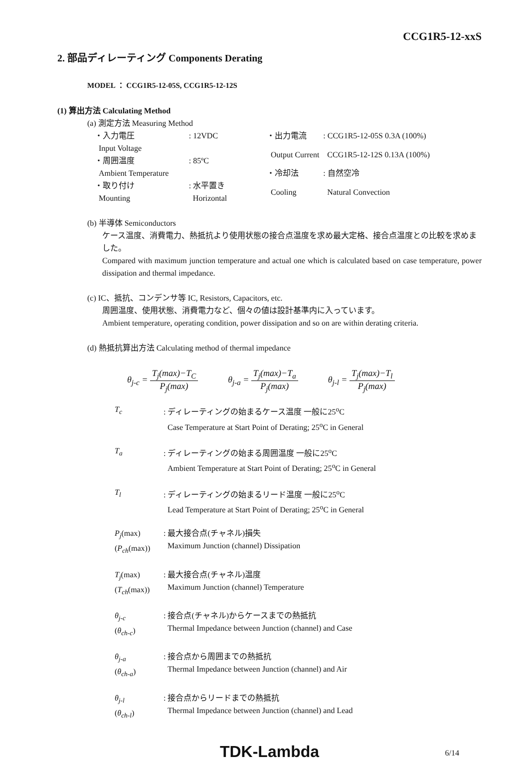CCG1R5-12-xxS
2. 部品ディレーティング Components Derating
MODEL ： CCG1R5-12-05S, CCG1R5-12-12S
(1) 算出方法 Calculating Method
(a) 測定方法 Measuring Method
| ・入力電圧 | : 12VDC |
| Input Voltage | |
| ・周囲温度 | : 85ºC |
| Ambient Temperature | |
| ・取り付け | : 水平置き |
| Mounting | Horizontal |
| ・出力電流 | : CCG1R5-12-05S 0.3A (100%) |
| Output Current | CCG1R5-12-12S 0.13A (100%) |
| ・冷却法 | : 自然空冷 |
| Cooling | Natural Convection |
(b) 半導体 Semiconductors
ケース温度、消費電力、熱抵抗より使用状態の接合点温度を求め最大定格、接合点温度との比較を求めました。
Compared with maximum junction temperature and actual one which is calculated based on case temperature, power dissipation and thermal impedance.
(c) IC、抵抗、コンデンサ等 IC, Resistors, Capacitors, etc.
周囲温度、使用状態、消費電力など、個々の値は設計基準内に入っています。
Ambient temperature, operating condition, power dissipation and so on are within derating criteria.
(d) 熱抵抗算出方法 Calculating method of thermal impedance
θ<sub>j-c</sub> = T<sub>j</sub>(max)−T<sub>C</sub> P<sub>j</sub>(max) θ<sub>j-a</sub> = T<sub>j</sub>(max)−T<sub>a</sub> P<sub>j</sub>(max) θ<sub>j-l</sub> = T<sub>j</sub>(max)−T<sub>l</sub> P<sub>j</sub>(max)
| T<sub>c</sub> | : ディレーティングの始まるケース温度 一般に25<sup>o</sup>C Case Temperature at Start Point of Derating; 25<sup>o</sup>C in General |
| T<sub>a</sub> | : ディレーティングの始まる周囲温度 一般に25<sup>o</sup>C Ambient Temperature at Start Point of Derating; 25<sup>o</sup>C in General |
| T<sub>l</sub> | : ディレーティングの始まるリード温度 一般に25<sup>o</sup>C Lead Temperature at Start Point of Derating; 25<sup>o</sup>C in General |
| P<sub>j</sub> (max) ( P<sub>ch</sub> (max)) | : 最大接合点(チャネル)損失 Maximum Junction (channel) Dissipation |
| T<sub>j</sub> (max) ( T<sub>ch</sub> (max)) | : 最大接合点(チャネル)温度 Maximum Junction (channel) Temperature |
| θ<sub>j-c</sub> ( θ<sub>ch-c</sub> ) | : 接合点(チャネル)からケースまでの熱抵抗 Thermal Impedance between Junction (channel) and Case |
| θ<sub>j-a</sub> ( θ<sub>ch-a</sub> ) | : 接合点から周囲までの熱抵抗 Thermal Impedance between Junction (channel) and Air |
| θ<sub>j-l</sub> ( θ<sub>ch-l</sub> ) | : 接合点からリードまでの熱抵抗 Thermal Impedance between Junction (channel) and Lead |
TDK-Lambda 6/14